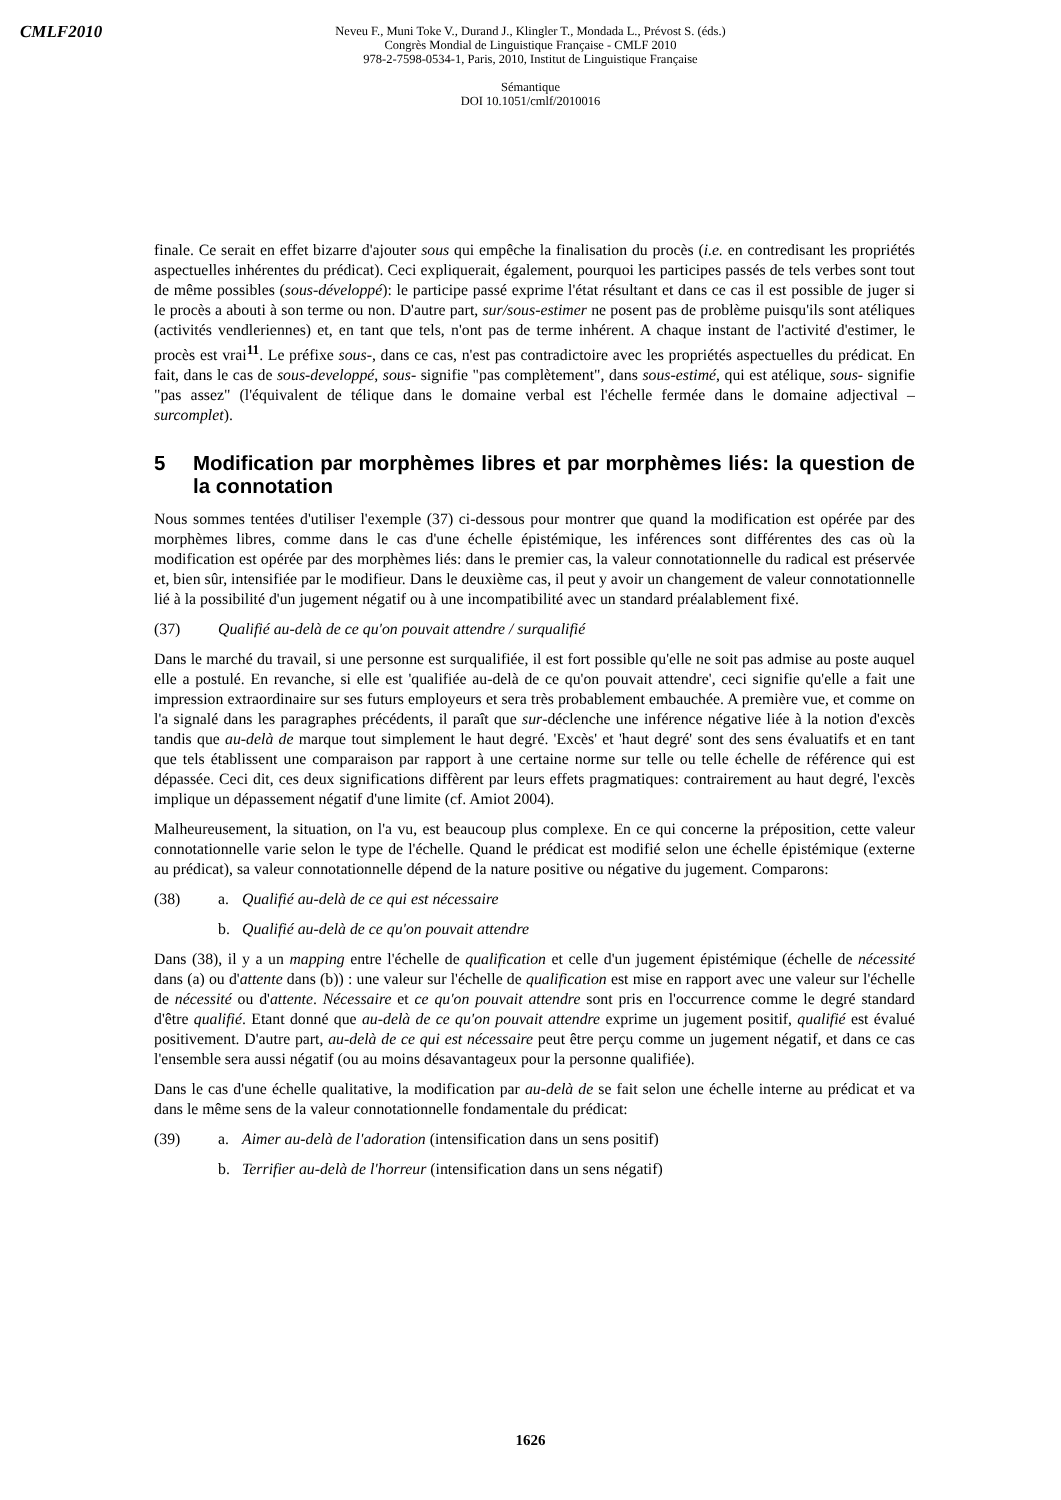CMLF2010
Neveu F., Muni Toke V., Durand J., Klingler T., Mondada L., Prévost S. (éds.)
Congrès Mondial de Linguistique Française - CMLF 2010
978-2-7598-0534-1, Paris, 2010, Institut de Linguistique Française
Sémantique
DOI 10.1051/cmlf/2010016
finale. Ce serait en effet bizarre d'ajouter sous qui empêche la finalisation du procès (i.e. en contredisant les propriétés aspectuelles inhérentes du prédicat). Ceci expliquerait, également, pourquoi les participes passés de tels verbes sont tout de même possibles (sous-développé): le participe passé exprime l'état résultant et dans ce cas il est possible de juger si le procès a abouti à son terme ou non. D'autre part, sur/sous-estimer ne posent pas de problème puisqu'ils sont atéliques (activités vendleriennes) et, en tant que tels, n'ont pas de terme inhérent. A chaque instant de l'activité d'estimer, le procès est vrai<sup>11</sup>. Le préfixe sous-, dans ce cas, n'est pas contradictoire avec les propriétés aspectuelles du prédicat. En fait, dans le cas de sous-developpé, sous- signifie "pas complètement", dans sous-estimé, qui est atélique, sous- signifie "pas assez" (l'équivalent de télique dans le domaine verbal est l'échelle fermée dans le domaine adjectival – surcomplet).
5 Modification par morphèmes libres et par morphèmes liés: la question de la connotation
Nous sommes tentées d'utiliser l'exemple (37) ci-dessous pour montrer que quand la modification est opérée par des morphèmes libres, comme dans le cas d'une échelle épistémique, les inférences sont différentes des cas où la modification est opérée par des morphèmes liés: dans le premier cas, la valeur connotationnelle du radical est préservée et, bien sûr, intensifiée par le modifieur. Dans le deuxième cas, il peut y avoir un changement de valeur connotationnelle lié à la possibilité d'un jugement négatif ou à une incompatibilité avec un standard préalablement fixé.
(37) Qualifié au-delà de ce qu'on pouvait attendre / surqualifié
Dans le marché du travail, si une personne est surqualifiée, il est fort possible qu'elle ne soit pas admise au poste auquel elle a postulé. En revanche, si elle est 'qualifiée au-delà de ce qu'on pouvait attendre', ceci signifie qu'elle a fait une impression extraordinaire sur ses futurs employeurs et sera très probablement embauchée. A première vue, et comme on l'a signalé dans les paragraphes précédents, il paraît que sur-déclenche une inférence négative liée à la notion d'excès tandis que au-delà de marque tout simplement le haut degré. 'Excès' et 'haut degré' sont des sens évaluatifs et en tant que tels établissent une comparaison par rapport à une certaine norme sur telle ou telle échelle de référence qui est dépassée. Ceci dit, ces deux significations diffèrent par leurs effets pragmatiques: contrairement au haut degré, l'excès implique un dépassement négatif d'une limite (cf. Amiot 2004).
Malheureusement, la situation, on l'a vu, est beaucoup plus complexe. En ce qui concerne la préposition, cette valeur connotationnelle varie selon le type de l'échelle. Quand le prédicat est modifié selon une échelle épistémique (externe au prédicat), sa valeur connotationnelle dépend de la nature positive ou négative du jugement. Comparons:
(38) a. Qualifié au-delà de ce qui est nécessaire
b. Qualifié au-delà de ce qu'on pouvait attendre
Dans (38), il y a un mapping entre l'échelle de qualification et celle d'un jugement épistémique (échelle de nécessité dans (a) ou d'attente dans (b)) : une valeur sur l'échelle de qualification est mise en rapport avec une valeur sur l'échelle de nécessité ou d'attente. Nécessaire et ce qu'on pouvait attendre sont pris en l'occurrence comme le degré standard d'être qualifié. Etant donné que au-delà de ce qu'on pouvait attendre exprime un jugement positif, qualifié est évalué positivement. D'autre part, au-delà de ce qui est nécessaire peut être perçu comme un jugement négatif, et dans ce cas l'ensemble sera aussi négatif (ou au moins désavantageux pour la personne qualifiée).
Dans le cas d'une échelle qualitative, la modification par au-delà de se fait selon une échelle interne au prédicat et va dans le même sens de la valeur connotationnelle fondamentale du prédicat:
(39) a. Aimer au-delà de l'adoration (intensification dans un sens positif)
b. Terrifier au-delà de l'horreur (intensification dans un sens négatif)
1626